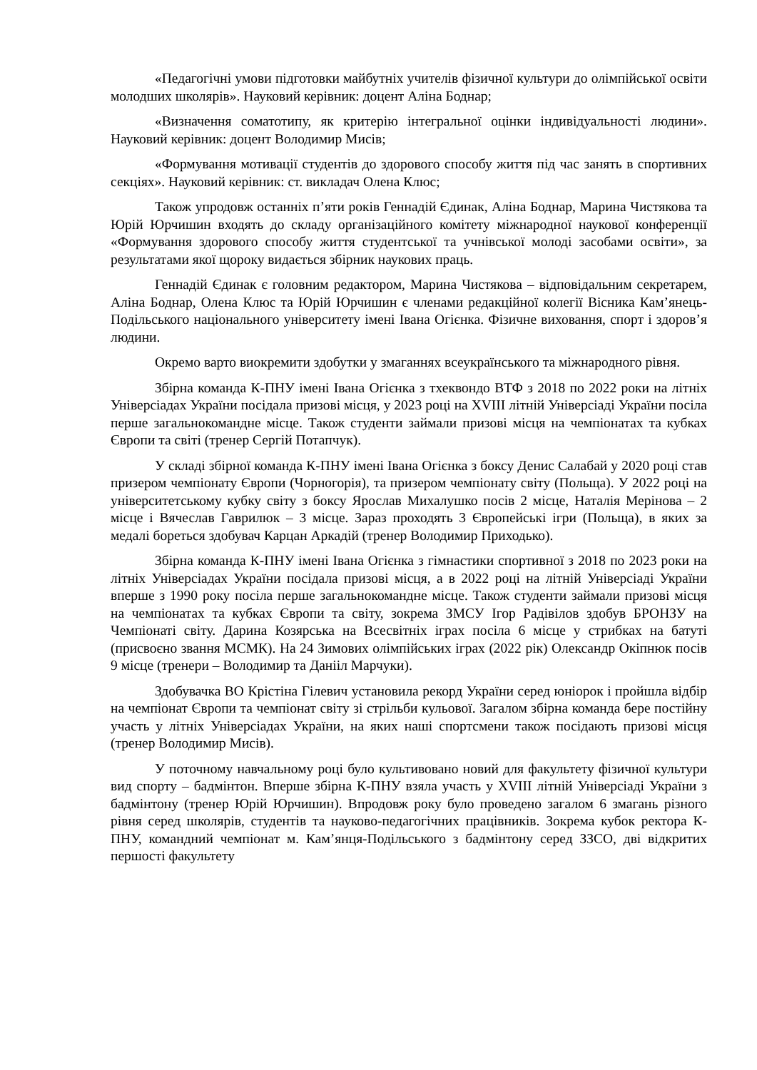«Педагогічні умови підготовки майбутніх учителів фізичної культури до олімпійської освіти молодших школярів». Науковий керівник: доцент Аліна Боднар;
«Визначення соматотипу, як критерію інтегральної оцінки індивідуальності людини». Науковий керівник: доцент Володимир Мисів;
«Формування мотивації студентів до здорового способу життя під час занять в спортивних секціях». Науковий керівник: ст. викладач Олена Клюс;
Також упродовж останніх п’яти років Геннадій Єдинак, Аліна Боднар, Марина Чистякова та Юрій Юрчишин входять до складу організаційного комітету міжнародної наукової конференції «Формування здорового способу життя студентської та учнівської молоді засобами освіти», за результатами якої щороку видається збірник наукових праць.
Геннадій Єдинак є головним редактором, Марина Чистякова – відповідальним секретарем, Аліна Боднар, Олена Клюс та Юрій Юрчишин є членами редакційної колегії Вісника Кам’янець-Подільського національного університету імені Івана Огієнка. Фізичне виховання, спорт і здоров’я людини.
Окремо варто виокремити здобутки у змаганнях всеукраїнського та міжнародного рівня.
Збірна команда К-ПНУ імені Івана Огієнка з тхеквондо ВТФ з 2018 по 2022 роки на літніх Універсіадах України посідала призові місця, у 2023 році на XVIII літній Універсіаді України посіла перше загальнокомандне місце. Також студенти займали призові місця на чемпіонатах та кубках Європи та світі (тренер Сергій Потапчук).
У складі збірної команда К-ПНУ імені Івана Огієнка з боксу Денис Салабай у 2020 році став призером чемпіонату Європи (Чорногорія), та призером чемпіонату світу (Польща). У 2022 році на університетському кубку світу з боксу Ярослав Михалушко посів 2 місце, Наталія Мерінова – 2 місце і Вячеслав Гаврилюк – 3 місце. Зараз проходять 3 Європейські ігри (Польща), в яких за медалі бореться здобувач Карцан Аркадій (тренер Володимир Приходько).
Збірна команда К-ПНУ імені Івана Огієнка з гімнастики спортивної з 2018 по 2023 роки на літніх Універсіадах України посідала призові місця, а в 2022 році на літній Універсіаді України вперше з 1990 року посіла перше загальнокомандне місце. Також студенти займали призові місця на чемпіонатах та кубках Європи та світу, зокрема ЗМСУ Ігор Радівілов здобув БРОНЗУ на Чемпіонаті світу. Дарина Козярська на Всесвітніх іграх посіла 6 місце у стрибках на батуті (присвоєно звання МСМК). На 24 Зимових олімпійських іграх (2022 рік) Олександр Окіпнюк посів 9 місце (тренери – Володимир та Данііл Марчуки).
Здобувачка ВО Крістіна Гілевич установила рекорд України серед юніорок і пройшла відбір на чемпіонат Європи та чемпіонат світу зі стрільби кульової. Загалом збірна команда бере постійну участь у літніх Універсіадах України, на яких наші спортсмени також посідають призові місця (тренер Володимир Мисів).
У поточному навчальному році було культивовано новий для факультету фізичної культури вид спорту – бадмінтон. Вперше збірна К-ПНУ взяла участь у XVIII літній Універсіаді України з бадмінтону (тренер Юрій Юрчишин). Впродовж року було проведено загалом 6 змагань різного рівня серед школярів, студентів та науково-педагогічних працівників. Зокрема кубок ректора К-ПНУ, командний чемпіонат м. Кам’янця-Подільського з бадмінтону серед ЗЗСО, дві відкритих першості факультету